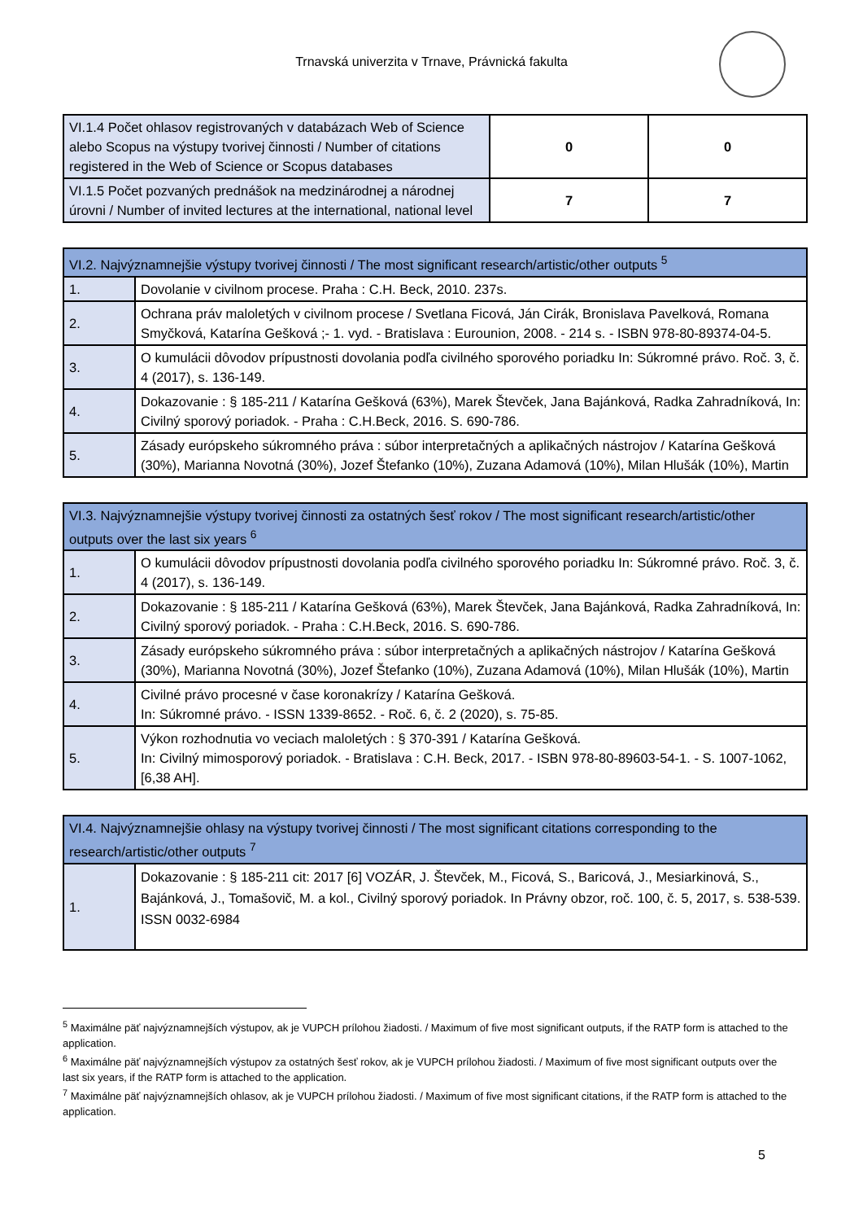Trnavská univerzita v Trnave, Právnická fakulta
| VI.1.4 Počet ohlasov registrovaných v databázach Web of Science alebo Scopus na výstupy tvorivej činnosti / Number of citations registered in the Web of Science or Scopus databases | 0 | 0 |
| VI.1.5 Počet pozvaných prednášok na medzinárodnej a národnej úrovni / Number of invited lectures at the international, national level | 7 | 7 |
| VI.2. Najvýznamnejšie výstupy tvorivej činnosti / The most significant research/artistic/other outputs <sup>5</sup> | |
| --- | --- |
| 1. | Dovolanie v civilnom procese. Praha : C.H. Beck, 2010. 237s. |
| 2. | Ochrana práv maloletých v civilnom procese / Svetlana Ficová, Ján Cirák, Bronislava Pavelková, Romana Smyčková, Katarína Gešková ;- 1. vyd. - Bratislava : Eurounion, 2008. - 214 s. - ISBN 978-80-89374-04-5. |
| 3. | O kumulácii dôvodov prípustnosti dovolania podľa civilného sporového poriadku In: Súkromné právo. Roč. 3, č. 4 (2017), s. 136-149. |
| 4. | Dokazovanie : § 185-211 / Katarína Gešková (63%), Marek Števček, Jana Bajánková, Radka Zahradníková, In: Civilný sporový poriadok. - Praha : C.H.Beck, 2016. S. 690-786. |
| 5. | Zásady európskeho súkromného práva : súbor interpretačných a aplikačných nástrojov / Katarína Gešková (30%), Marianna Novotná (30%), Jozef Štefanko (10%), Zuzana Adamová (10%), Milan Hlušák (10%), Martin |
| VI.3. Najvýznamnejšie výstupy tvorivej činnosti za ostatných šesť rokov / The most significant research/artistic/other outputs over the last six years <sup>6</sup> | |
| --- | --- |
| 1. | O kumulácii dôvodov prípustnosti dovolania podľa civilného sporového poriadku In: Súkromné právo. Roč. 3, č. 4 (2017), s. 136-149. |
| 2. | Dokazovanie : § 185-211 / Katarína Gešková (63%), Marek Števček, Jana Bajánková, Radka Zahradníková, In: Civilný sporový poriadok. - Praha : C.H.Beck, 2016. S. 690-786. |
| 3. | Zásady európskeho súkromného práva : súbor interpretačných a aplikačných nástrojov / Katarína Gešková (30%), Marianna Novotná (30%), Jozef Štefanko (10%), Zuzana Adamová (10%), Milan Hlušák (10%), Martin |
| 4. | Civilné právo procesné v čase koronakrízy / Katarína Gešková. In: Súkromné právo. - ISSN 1339-8652. - Roč. 6, č. 2 (2020), s. 75-85. |
| 5. | Výkon rozhodnutia vo veciach maloletých : § 370-391 / Katarína Gešková. In: Civilný mimosporový poriadok. - Bratislava : C.H. Beck, 2017. - ISBN 978-80-89603-54-1. - S. 1007-1062, [6,38 AH]. |
| VI.4. Najvýznamnejšie ohlasy na výstupy tvorivej činnosti / The most significant citations corresponding to the research/artistic/other outputs <sup>7</sup> | |
| --- | --- |
| 1. | Dokazovanie : § 185-211 cit: 2017 [6] VOZÁR, J. Števček, M., Ficová, S., Baricová, J., Mesiarkinová, S., Bajánková, J., Tomašovič, M. a kol., Civilný sporový poriadok. In Právny obzor, roč. 100, č. 5, 2017, s. 538-539. ISSN 0032-6984 |
<sup>5</sup> Maximálne päť najvýznamnejších výstupov, ak je VUPCH prílohou žiadosti. / Maximum of five most significant outputs, if the RATP form is attached to the application.
<sup>6</sup> Maximálne päť najvýznamnejších výstupov za ostatných šesť rokov, ak je VUPCH prílohou žiadosti. / Maximum of five most significant outputs over the last six years, if the RATP form is attached to the application.
<sup>7</sup> Maximálne päť najvýznamnejších ohlasov, ak je VUPCH prílohou žiadosti. / Maximum of five most significant citations, if the RATP form is attached to the application.
5